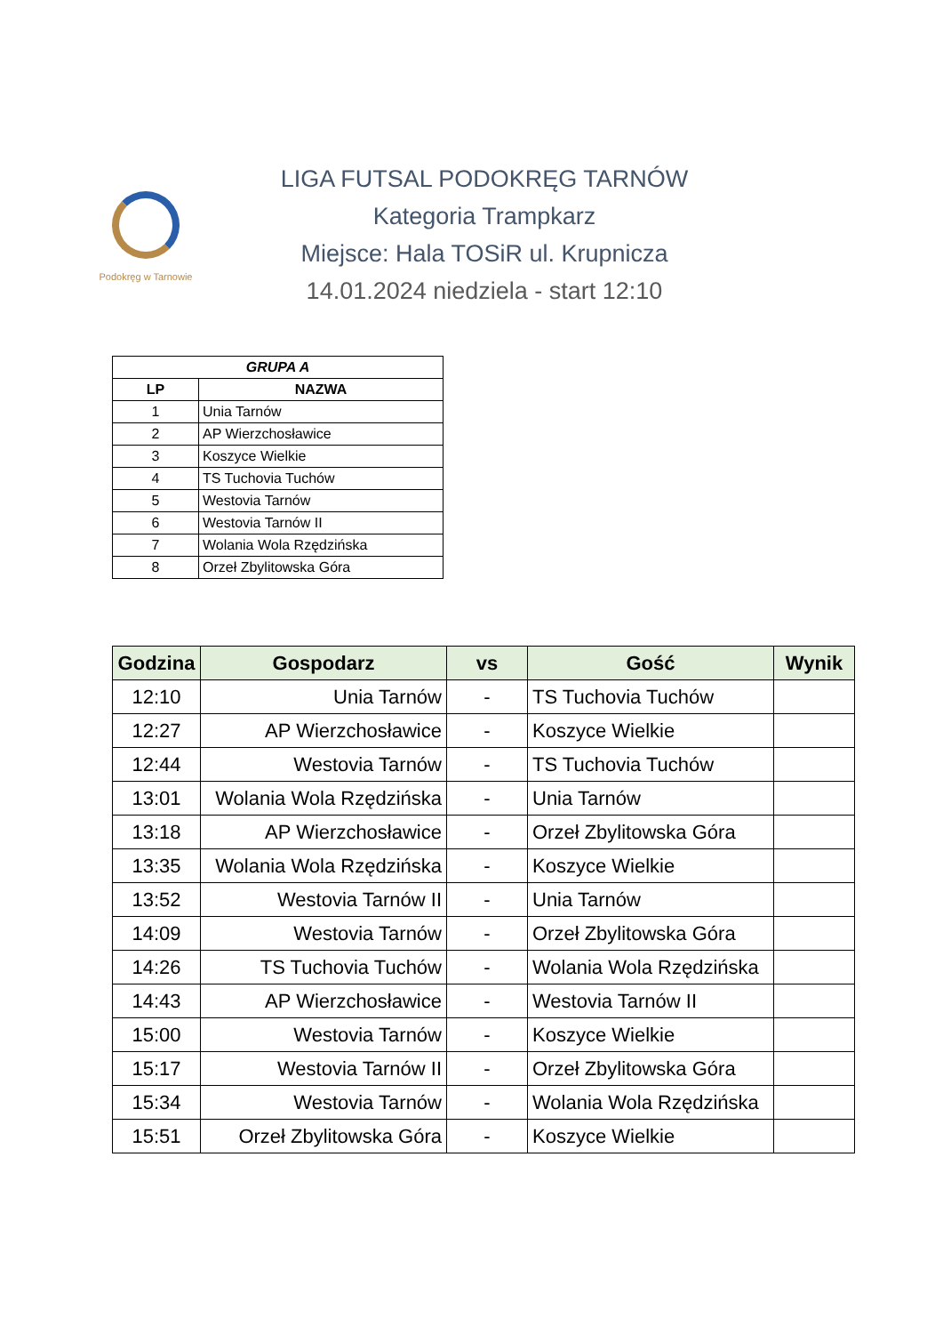Podokręg w Tarnowie
LIGA FUTSAL PODOKRĘG TARNÓW
Kategoria Trampkarz
Miejsce: Hala TOSiR ul. Krupnicza
14.01.2024 niedziela - start 12:10
| GRUPA A | |
| --- | --- |
| LP | NAZWA |
| 1 | Unia Tarnów |
| 2 | AP Wierzchosławice |
| 3 | Koszyce Wielkie |
| 4 | TS Tuchovia Tuchów |
| 5 | Westovia Tarnów |
| 6 | Westovia Tarnów II |
| 7 | Wolania Wola Rzędzińska |
| 8 | Orzeł Zbylitowska Góra |
| Godzina | Gospodarz | vs | Gość | Wynik |
| --- | --- | --- | --- | --- |
| 12:10 | Unia Tarnów | - | TS Tuchovia Tuchów | |
| 12:27 | AP Wierzchosławice | - | Koszyce Wielkie | |
| 12:44 | Westovia Tarnów | - | TS Tuchovia Tuchów | |
| 13:01 | Wolania Wola Rzędzińska | - | Unia Tarnów | |
| 13:18 | AP Wierzchosławice | - | Orzeł Zbylitowska Góra | |
| 13:35 | Wolania Wola Rzędzińska | - | Koszyce Wielkie | |
| 13:52 | Westovia Tarnów II | - | Unia Tarnów | |
| 14:09 | Westovia Tarnów | - | Orzeł Zbylitowska Góra | |
| 14:26 | TS Tuchovia Tuchów | - | Wolania Wola Rzędzińska | |
| 14:43 | AP Wierzchosławice | - | Westovia Tarnów II | |
| 15:00 | Westovia Tarnów | - | Koszyce Wielkie | |
| 15:17 | Westovia Tarnów II | - | Orzeł Zbylitowska Góra | |
| 15:34 | Westovia Tarnów | - | Wolania Wola Rzędzińska | |
| 15:51 | Orzeł Zbylitowska Góra | - | Koszyce Wielkie | |